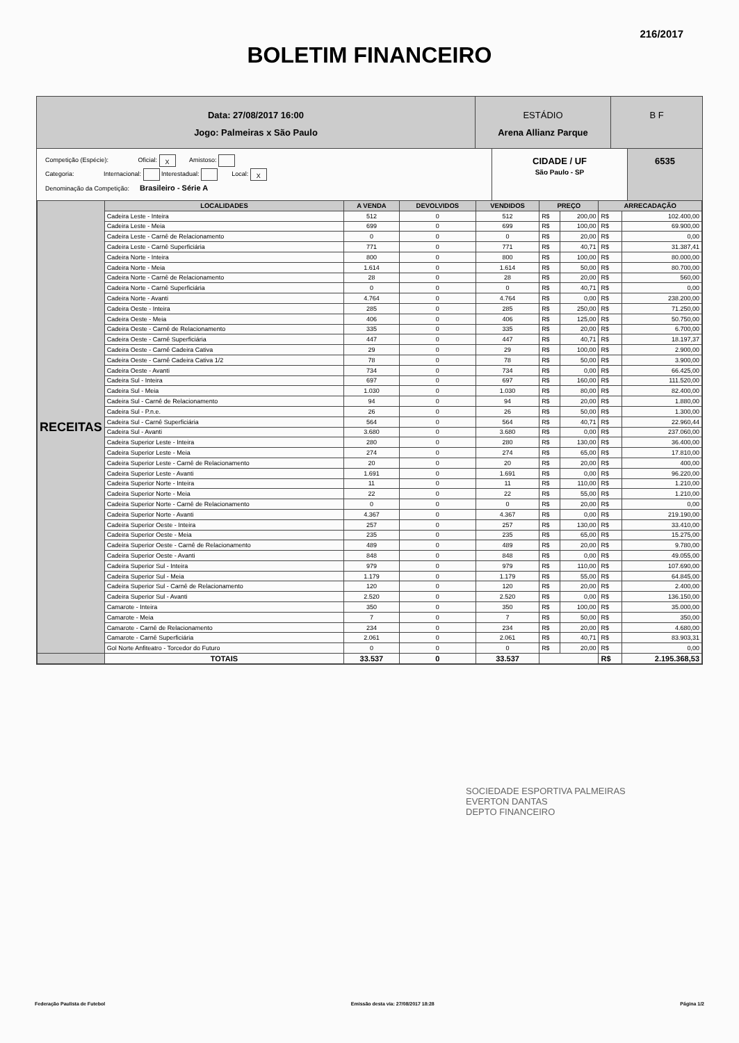216/2017
BOLETIM FINANCEIRO
Data: 27/08/2017 16:00
Jogo: Palmeiras x São Paulo
ESTÁDIO
Arena Allianz Parque
B F
Competição (Espécie): Oficial: X Amistoso:
Categoria: Internacional: Interestadual: Local: X
Denominação da Competição: Brasileiro - Série A
CIDADE / UF
São Paulo - SP
6535
| RECEITAS | LOCALIDADES | A VENDA | DEVOLVIDOS | VENDIDOS | PREÇO | | ARRECADAÇÃO | |
| | Cadeira Leste - Inteira | 512 | 0 | 512 | R$ | 200,00 | R$ | 102.400,00 |
| | Cadeira Leste - Meia | 699 | 0 | 699 | R$ | 100,00 | R$ | 69.900,00 |
| | Cadeira Leste - Carnê de Relacionamento | 0 | 0 | 0 | R$ | 20,00 | R$ | 0,00 |
| | Cadeira Leste - Carnê Superficiária | 771 | 0 | 771 | R$ | 40,71 | R$ | 31.387,41 |
| | Cadeira Norte - Inteira | 800 | 0 | 800 | R$ | 100,00 | R$ | 80.000,00 |
| | Cadeira Norte - Meia | 1.614 | 0 | 1.614 | R$ | 50,00 | R$ | 80.700,00 |
| | Cadeira Norte - Carnê de Relacionamento | 28 | 0 | 28 | R$ | 20,00 | R$ | 560,00 |
| | Cadeira Norte - Carnê Superficiária | 0 | 0 | 0 | R$ | 40,71 | R$ | 0,00 |
| | Cadeira Norte - Avanti | 4.764 | 0 | 4.764 | R$ | 0,00 | R$ | 238.200,00 |
| | Cadeira Oeste - Inteira | 285 | 0 | 285 | R$ | 250,00 | R$ | 71.250,00 |
| | Cadeira Oeste - Meia | 406 | 0 | 406 | R$ | 125,00 | R$ | 50.750,00 |
| | Cadeira Oeste - Carnê de Relacionamento | 335 | 0 | 335 | R$ | 20,00 | R$ | 6.700,00 |
| | Cadeira Oeste - Carnê Superficiária | 447 | 0 | 447 | R$ | 40,71 | R$ | 18.197,37 |
| | Cadeira Oeste - Carnê Cadeira Cativa | 29 | 0 | 29 | R$ | 100,00 | R$ | 2.900,00 |
| | Cadeira Oeste - Carnê Cadeira Cativa 1/2 | 78 | 0 | 78 | R$ | 50,00 | R$ | 3.900,00 |
| | Cadeira Oeste - Avanti | 734 | 0 | 734 | R$ | 0,00 | R$ | 66.425,00 |
| | Cadeira Sul - Inteira | 697 | 0 | 697 | R$ | 160,00 | R$ | 111.520,00 |
| | Cadeira Sul - Meia | 1.030 | 0 | 1.030 | R$ | 80,00 | R$ | 82.400,00 |
| | Cadeira Sul - Carnê de Relacionamento | 94 | 0 | 94 | R$ | 20,00 | R$ | 1.880,00 |
| | Cadeira Sul - P.n.e. | 26 | 0 | 26 | R$ | 50,00 | R$ | 1.300,00 |
| | Cadeira Sul - Carnê Superficiária | 564 | 0 | 564 | R$ | 40,71 | R$ | 22.960,44 |
| | Cadeira Sul - Avanti | 3.680 | 0 | 3.680 | R$ | 0,00 | R$ | 237.060,00 |
| | Cadeira Superior Leste - Inteira | 280 | 0 | 280 | R$ | 130,00 | R$ | 36.400,00 |
| | Cadeira Superior Leste - Meia | 274 | 0 | 274 | R$ | 65,00 | R$ | 17.810,00 |
| | Cadeira Superior Leste - Carnê de Relacionamento | 20 | 0 | 20 | R$ | 20,00 | R$ | 400,00 |
| | Cadeira Superior Leste - Avanti | 1.691 | 0 | 1.691 | R$ | 0,00 | R$ | 96.220,00 |
| | Cadeira Superior Norte - Inteira | 11 | 0 | 11 | R$ | 110,00 | R$ | 1.210,00 |
| | Cadeira Superior Norte - Meia | 22 | 0 | 22 | R$ | 55,00 | R$ | 1.210,00 |
| | Cadeira Superior Norte - Carnê de Relacionamento | 0 | 0 | 0 | R$ | 20,00 | R$ | 0,00 |
| | Cadeira Superior Norte - Avanti | 4.367 | 0 | 4.367 | R$ | 0,00 | R$ | 219.190,00 |
| | Cadeira Superior Oeste - Inteira | 257 | 0 | 257 | R$ | 130,00 | R$ | 33.410,00 |
| | Cadeira Superior Oeste - Meia | 235 | 0 | 235 | R$ | 65,00 | R$ | 15.275,00 |
| | Cadeira Superior Oeste - Carnê de Relacionamento | 489 | 0 | 489 | R$ | 20,00 | R$ | 9.780,00 |
| | Cadeira Superior Oeste - Avanti | 848 | 0 | 848 | R$ | 0,00 | R$ | 49.055,00 |
| | Cadeira Superior Sul - Inteira | 979 | 0 | 979 | R$ | 110,00 | R$ | 107.690,00 |
| | Cadeira Superior Sul - Meia | 1.179 | 0 | 1.179 | R$ | 55,00 | R$ | 64.845,00 |
| | Cadeira Superior Sul - Carnê de Relacionamento | 120 | 0 | 120 | R$ | 20,00 | R$ | 2.400,00 |
| | Cadeira Superior Sul - Avanti | 2.520 | 0 | 2.520 | R$ | 0,00 | R$ | 136.150,00 |
| | Camarote - Inteira | 350 | 0 | 350 | R$ | 100,00 | R$ | 35.000,00 |
| | Camarote - Meia | 7 | 0 | 7 | R$ | 50,00 | R$ | 350,00 |
| | Camarote - Carnê de Relacionamento | 234 | 0 | 234 | R$ | 20,00 | R$ | 4.680,00 |
| | Camarote - Carnê Superficiária | 2.061 | 0 | 2.061 | R$ | 40,71 | R$ | 83.903,31 |
| | Gol Norte Anfiteatro - Torcedor do Futuro | 0 | 0 | 0 | R$ | 20,00 | R$ | 0,00 |
| | TOTAIS | 33.537 | 0 | 33.537 | | | R$ | 2.195.368,53 |
SOCIEDADE ESPORTIVA PALMEIRAS
EVERTON DANTAS
DEPTO FINANCEIRO
Federação Paulista de Futebol Emissão desta via: 27/08/2017 18:28 Página 1/2